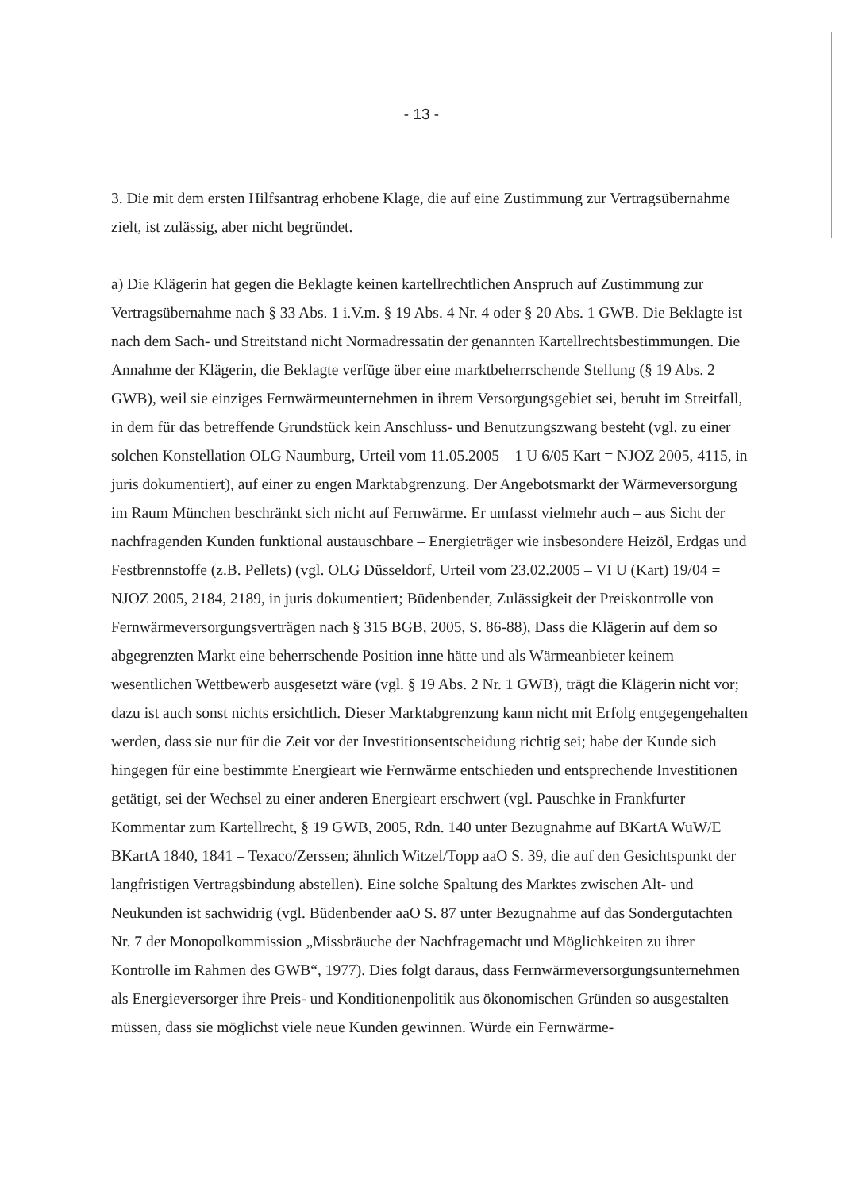- 13 -
3. Die mit dem ersten Hilfsantrag erhobene Klage, die auf eine Zustimmung zur Vertragsübernahme zielt, ist zulässig, aber nicht begründet.
a) Die Klägerin hat gegen die Beklagte keinen kartellrechtlichen Anspruch auf Zustimmung zur Vertragsübernahme nach § 33 Abs. 1 i.V.m. § 19 Abs. 4 Nr. 4 oder § 20 Abs. 1 GWB. Die Beklagte ist nach dem Sach- und Streitstand nicht Normadressatin der genannten Kartellrechtsbestimmungen. Die Annahme der Klägerin, die Beklagte verfüge über eine marktbeherrschende Stellung (§ 19 Abs. 2 GWB), weil sie einziges Fernwärmeunternehmen in ihrem Versorgungsgebiet sei, beruht im Streitfall, in dem für das betreffende Grundstück kein Anschluss- und Benutzungszwang besteht (vgl. zu einer solchen Konstellation OLG Naumburg, Urteil vom 11.05.2005 – 1 U 6/05 Kart = NJOZ 2005, 4115, in juris dokumentiert), auf einer zu engen Marktabgrenzung. Der Angebotsmarkt der Wärmeversorgung im Raum München beschränkt sich nicht auf Fernwärme. Er umfasst vielmehr auch – aus Sicht der nachfragenden Kunden funktional austauschbare – Energieträger wie insbesondere Heizöl, Erdgas und Festbrennstoffe (z.B. Pellets) (vgl. OLG Düsseldorf, Urteil vom 23.02.2005 – VI U (Kart) 19/04 = NJOZ 2005, 2184, 2189, in juris dokumentiert; Büdenbender, Zulässigkeit der Preiskontrolle von Fernwärmeversorgungsverträgen nach § 315 BGB, 2005, S. 86-88), Dass die Klägerin auf dem so abgegrenzten Markt eine beherrschende Position inne hätte und als Wärmeanbieter keinem wesentlichen Wettbewerb ausgesetzt wäre (vgl. § 19 Abs. 2 Nr. 1 GWB), trägt die Klägerin nicht vor; dazu ist auch sonst nichts ersichtlich. Dieser Marktabgrenzung kann nicht mit Erfolg entgegengehalten werden, dass sie nur für die Zeit vor der Investitionsentscheidung richtig sei; habe der Kunde sich hingegen für eine bestimmte Energieart wie Fernwärme entschieden und entsprechende Investitionen getätigt, sei der Wechsel zu einer anderen Energieart erschwert (vgl. Pauschke in Frankfurter Kommentar zum Kartellrecht, § 19 GWB, 2005, Rdn. 140 unter Bezugnahme auf BKartA WuW/E BKartA 1840, 1841 – Texaco/Zerssen; ähnlich Witzel/Topp aaO S. 39, die auf den Gesichtspunkt der langfristigen Vertragsbindung abstellen). Eine solche Spaltung des Marktes zwischen Alt- und Neukunden ist sachwidrig (vgl. Büdenbender aaO S. 87 unter Bezugnahme auf das Sondergutachten Nr. 7 der Monopolkommission „Missbräuche der Nachfragemacht und Möglichkeiten zu ihrer Kontrolle im Rahmen des GWB“, 1977). Dies folgt daraus, dass Fernwärmeversorgungsunternehmen als Energieversorger ihre Preis- und Konditionenpolitik aus ökonomischen Gründen so ausgestalten müssen, dass sie möglichst viele neue Kunden gewinnen. Würde ein Fernwärme-